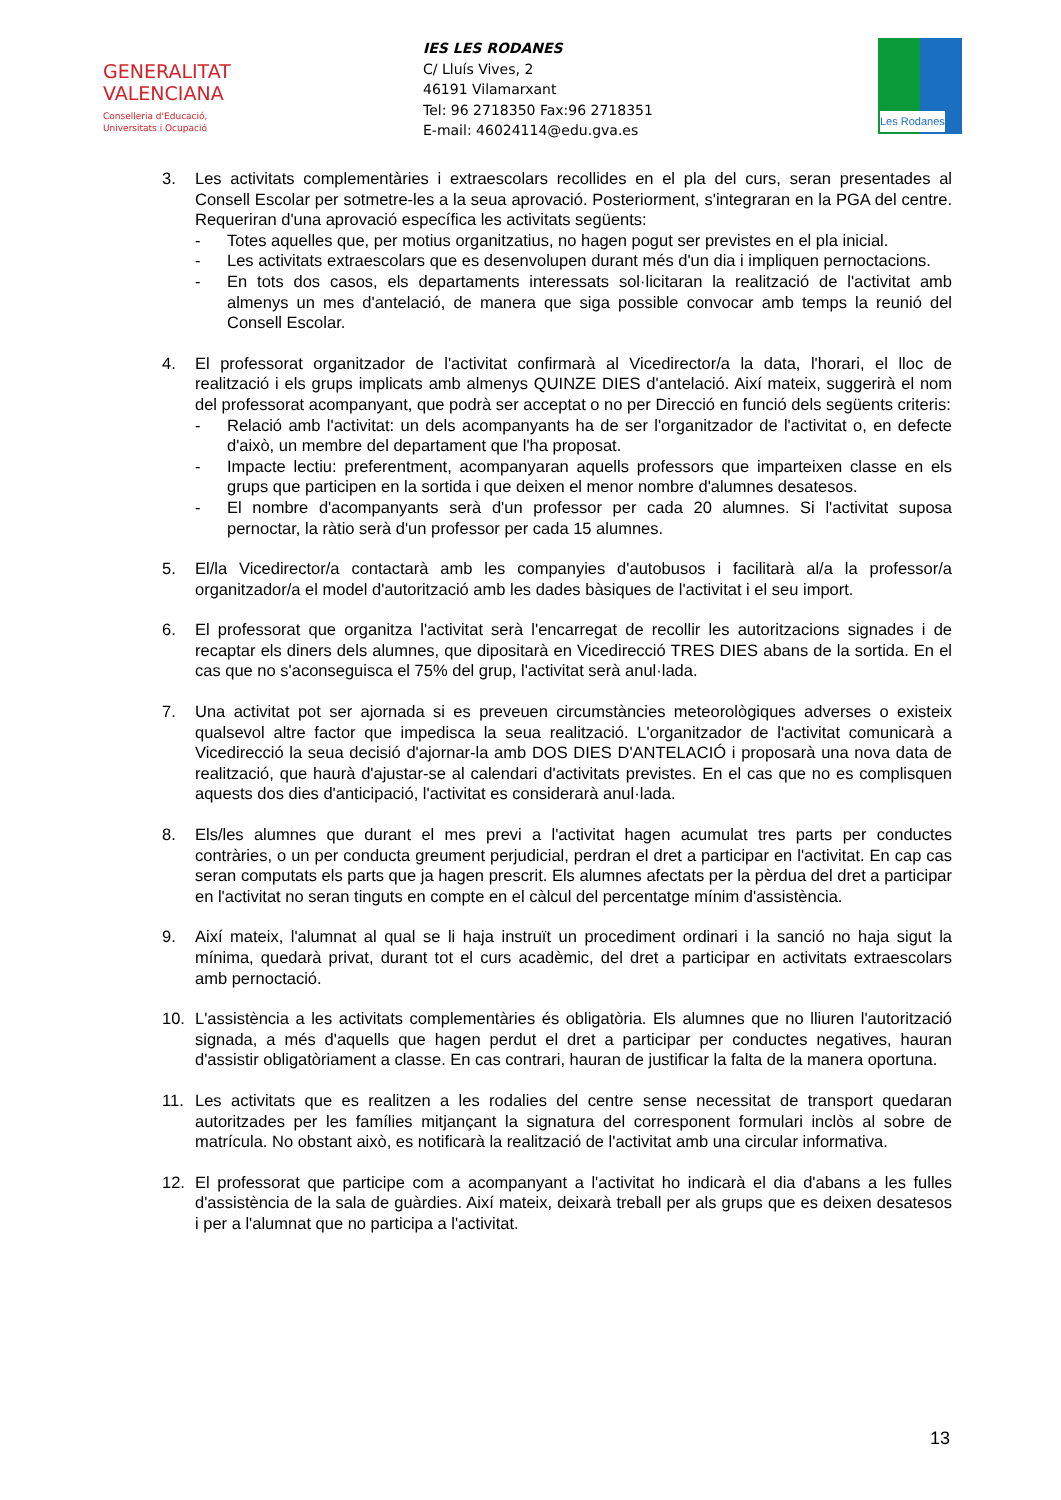GENERALITAT
VALENCIANA
Conselleria d'Educació,
Universitats i Ocupació
IES LES RODANES
C/ Lluís Vives, 2
46191 Vilamarxant
Tel: 96 2718350 Fax:96 2718351
E-mail: 46024114@edu.gva.es
Les Rodanes
3. Les activitats complementàries i extraescolars recollides en el pla del curs, seran presentades al Consell Escolar per sotmetre-les a la seua aprovació. Posteriorment, s'integraran en la PGA del centre. Requeriran d'una aprovació específica les activitats següents:
- Totes aquelles que, per motius organitzatius, no hagen pogut ser previstes en el pla inicial.
- Les activitats extraescolars que es desenvolupen durant més d'un dia i impliquen pernoctacions.
- En tots dos casos, els departaments interessats sol·licitaran la realització de l'activitat amb almenys un mes d'antelació, de manera que siga possible convocar amb temps la reunió del Consell Escolar.
4. El professorat organitzador de l'activitat confirmarà al Vicedirector/a la data, l'horari, el lloc de realització i els grups implicats amb almenys QUINZE DIES d'antelació. Així mateix, suggerirà el nom del professorat acompanyant, que podrà ser acceptat o no per Direcció en funció dels següents criteris:
- Relació amb l'activitat: un dels acompanyants ha de ser l'organitzador de l'activitat o, en defecte d'això, un membre del departament que l'ha proposat.
- Impacte lectiu: preferentment, acompanyaran aquells professors que imparteixen classe en els grups que participen en la sortida i que deixen el menor nombre d'alumnes desatesos.
- El nombre d'acompanyants serà d'un professor per cada 20 alumnes. Si l'activitat suposa pernoctar, la ràtio serà d'un professor per cada 15 alumnes.
5. El/la Vicedirector/a contactarà amb les companyies d'autobusos i facilitarà al/a la professor/a organitzador/a el model d'autorització amb les dades bàsiques de l'activitat i el seu import.
6. El professorat que organitza l'activitat serà l'encarregat de recollir les autoritzacions signades i de recaptar els diners dels alumnes, que dipositarà en Vicedirecció TRES DIES abans de la sortida. En el cas que no s'aconseguisca el 75% del grup, l'activitat serà anul·lada.
7. Una activitat pot ser ajornada si es preveuen circumstàncies meteorològiques adverses o existeix qualsevol altre factor que impedisca la seua realització. L'organitzador de l'activitat comunicarà a Vicedirecció la seua decisió d'ajornar-la amb DOS DIES D'ANTELACIÓ i proposarà una nova data de realització, que haurà d'ajustar-se al calendari d'activitats previstes. En el cas que no es complisquen aquests dos dies d'anticipació, l'activitat es considerarà anul·lada.
8. Els/les alumnes que durant el mes previ a l'activitat hagen acumulat tres parts per conductes contràries, o un per conducta greument perjudicial, perdran el dret a participar en l'activitat. En cap cas seran computats els parts que ja hagen prescrit. Els alumnes afectats per la pèrdua del dret a participar en l'activitat no seran tinguts en compte en el càlcul del percentatge mínim d'assistència.
9. Així mateix, l'alumnat al qual se li haja instruït un procediment ordinari i la sanció no haja sigut la mínima, quedarà privat, durant tot el curs acadèmic, del dret a participar en activitats extraescolars amb pernoctació.
10. L'assistència a les activitats complementàries és obligatòria. Els alumnes que no lliuren l'autorització signada, a més d'aquells que hagen perdut el dret a participar per conductes negatives, hauran d'assistir obligatòriament a classe. En cas contrari, hauran de justificar la falta de la manera oportuna.
11. Les activitats que es realitzen a les rodalies del centre sense necessitat de transport quedaran autoritzades per les famílies mitjançant la signatura del corresponent formulari inclòs al sobre de matrícula. No obstant això, es notificarà la realització de l'activitat amb una circular informativa.
12. El professorat que participe com a acompanyant a l'activitat ho indicarà el dia d'abans a les fulles d'assistència de la sala de guàrdies. Així mateix, deixarà treball per als grups que es deixen desatesos i per a l'alumnat que no participa a l'activitat.
13